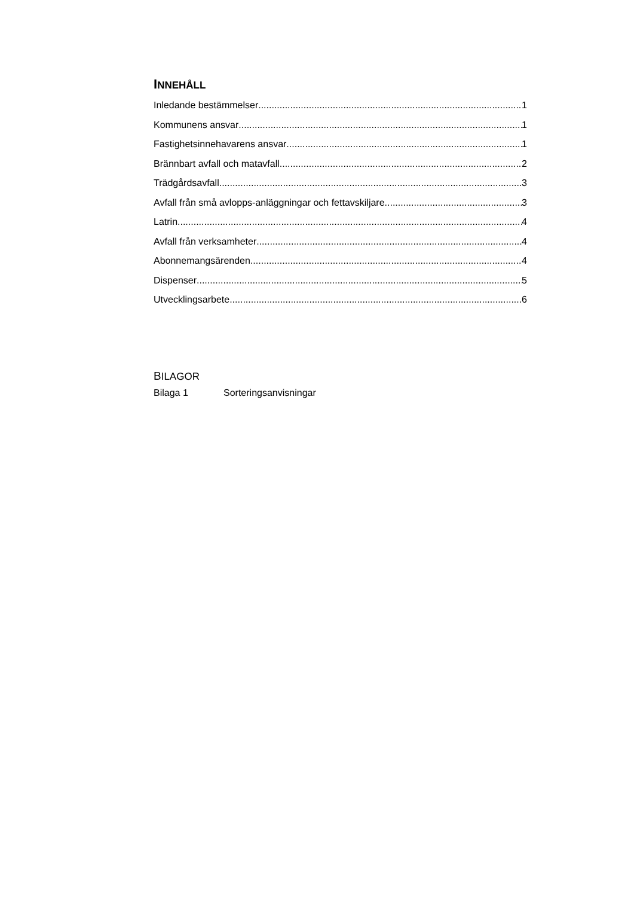INNEHÅLL
Inledande bestämmelser 1
Kommunens ansvar 1
Fastighetsinnehavarens ansvar 1
Brännbart avfall och matavfall 2
Trädgårdsavfall 3
Avfall från små avlopps-anläggningar och fettavskiljare 3
Latrin 4
Avfall från verksamheter 4
Abonnemangsärenden 4
Dispenser 5
Utvecklingsarbete 6
BILAGOR
Bilaga 1 Sorteringsanvisningar